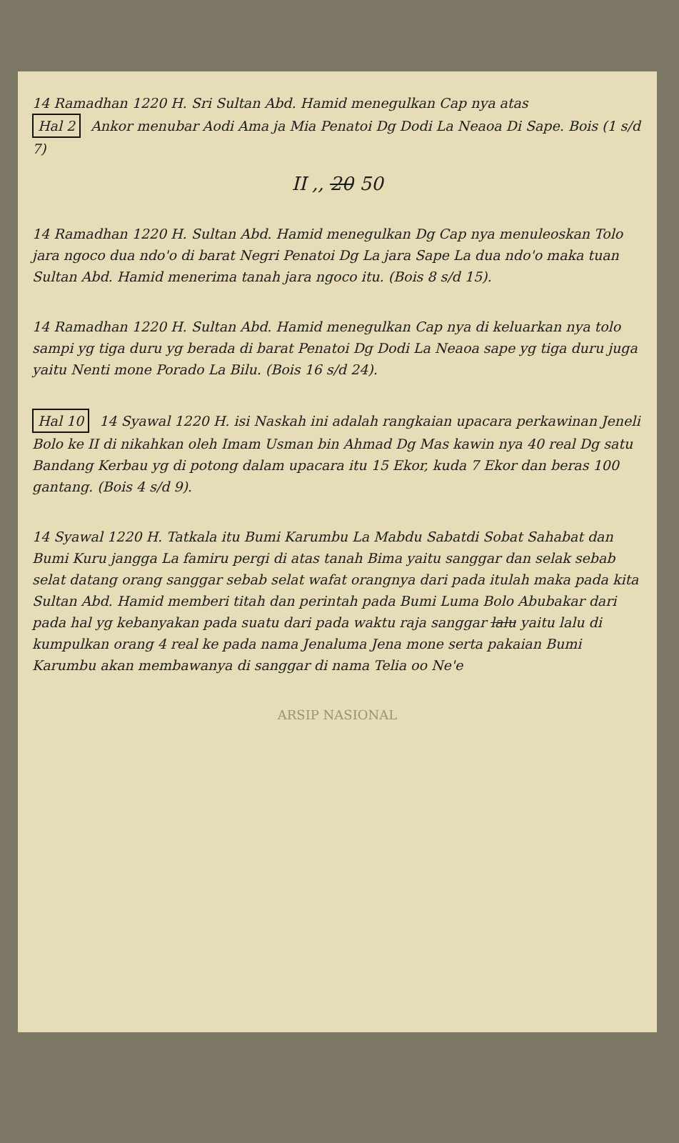14 Ramadhan 1220 H. Sri Sultan Abd. Hamid menegulkan Cap nya atas
Hal 2 Ankor menubar Aodi Ama ja Mia Penatoi Dg Dodi La Neaoa Di Sape. Bois (1 s/d 7)
II ,, 20 50
14 Ramadhan 1220 H. Sultan Abd. Hamid menegulkan Dg Cap nya menuleoskan Tolo jara ngoco dua ndo'o di barat Negri Penatoi Dg La jara Sape La dua ndo'o maka tuan Sultan Abd. Hamid menerima tanah jara ngoco itu. (Bois 8 s/d 15).
14 Ramadhan 1220 H. Sultan Abd. Hamid menegulkan Cap nya di keluarkan nya tolo sampi yg tiga duru yg berada di barat Penatoi Dg Dodi La Neaoa sape yg tiga duru juga yaitu Nenti mone Porado La Bilu. (Bois 16 s/d 24).
Hal 10 14 Syawal 1220 H. isi Naskah ini adalah rangkaian upacara perkawinan Jeneli Bolo ke II di nikahkan oleh Imam Usman bin Ahmad Dg Mas kawin nya 40 real Dg satu Bandang Kerbau yg di potong dalam upacara itu 15 Ekor, kuda 7 Ekor dan beras 100 gantang. (Bois 4 s/d 9).
14 Syawal 1220 H. Tatkala itu Bumi Karumbu La Mabdu Sabatdi Sobat Sahabat dan Bumi Kuru jangga La famiru pergi di atas tanah Bima yaitu sanggar dan selak sebab selat datang orang sanggar sebab selat wafat orangnya dari pada itulah maka pada kita Sultan Abd. Hamid memberi titah dan perintah pada Bumi Luma Bolo Abubakar dari pada hal yg kebanyakan pada suatu dari pada waktu raja sanggar lalu yaitu lalu di kumpulkan orang 4 real ke pada nama Jenaluma Jena mone serta pakaian Bumi Karumbu akan membawanya di sanggar di nama Telia oo Ne'e
ARSIP NASIONAL